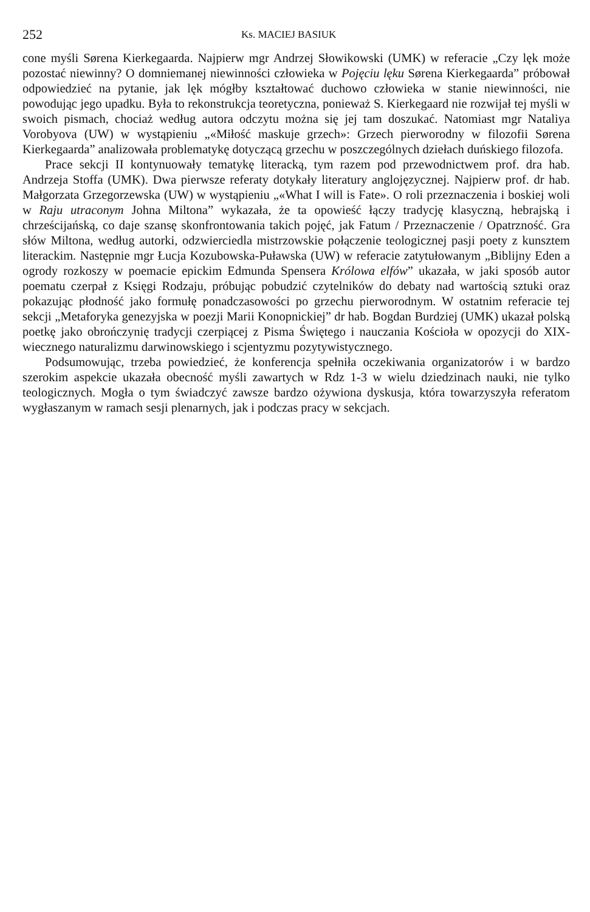252 Ks. MACIEJ BASIUK
cone myśli Sørena Kierkegaarda. Najpierw mgr Andrzej Słowikowski (UMK) w referacie „Czy lęk może pozostać niewinny? O domniemanej niewinności człowieka w Pojęciu lęku Sørena Kierkegaarda” próbował odpowiedzieć na pytanie, jak lęk mógłby kształtować duchowo człowieka w stanie niewinności, nie powodując jego upadku. Była to rekonstrukcja teoretyczna, ponieważ S. Kierkegaard nie rozwijał tej myśli w swoich pismach, chociaż według autora odczytu można się jej tam doszukać. Natomiast mgr Nataliya Vorobyova (UW) w wystąpieniu „«Miłość maskuje grzech»: Grzech pierworodny w filozofii Sørena Kierkegaarda” analizowała problematykę dotyczącą grzechu w poszczególnych dziełach duńskiego filozofa.
Prace sekcji II kontynuowały tematykę literacką, tym razem pod przewodnictwem prof. dra hab. Andrzeja Stoffa (UMK). Dwa pierwsze referaty dotykały literatury anglojęzycznej. Najpierw prof. dr hab. Małgorzata Grzegorzewska (UW) w wystąpieniu „«What I will is Fate». O roli przeznaczenia i boskiej woli w Raju utraconym Johna Miltona” wykazała, że ta opowieść łączy tradycję klasyczną, hebrajską i chrześcijańską, co daje szansę skonfrontowania takich pojęć, jak Fatum / Przeznaczenie / Opatrzność. Gra słów Miltona, według autorki, odzwierciedla mistrzowskie połączenie teologicznej pasji poety z kunsztem literackim. Następnie mgr Łucja Kozubowska-Puławska (UW) w referacie zatytułowanym „Biblijny Eden a ogrody rozkoszy w poemacie epickim Edmunda Spensera Królowa elfów” ukazała, w jaki sposób autor poematu czerpał z Księgi Rodzaju, próbując pobudzić czytelników do debaty nad wartością sztuki oraz pokazując płodność jako formułę ponadczasowości po grzechu pierworodnym. W ostatnim referacie tej sekcji „Metaforyka genezyjska w poezji Marii Konopnickiej” dr hab. Bogdan Burdziej (UMK) ukazał polską poetkę jako obrończynię tradycji czerpiącej z Pisma Świętego i nauczania Kościoła w opozycji do XIX-wiecznego naturalizmu darwinowskiego i scjentyzmu pozytywistycznego.
Podsumowując, trzeba powiedzieć, że konferencja spełniła oczekiwania organizatorów i w bardzo szerokim aspekcie ukazała obecność myśli zawartych w Rdz 1-3 w wielu dziedzinach nauki, nie tylko teologicznych. Mogła o tym świadczyć zawsze bardzo ożywiona dyskusja, która towarzyszyła referatom wygłaszanym w ramach sesji plenarnych, jak i podczas pracy w sekcjach.